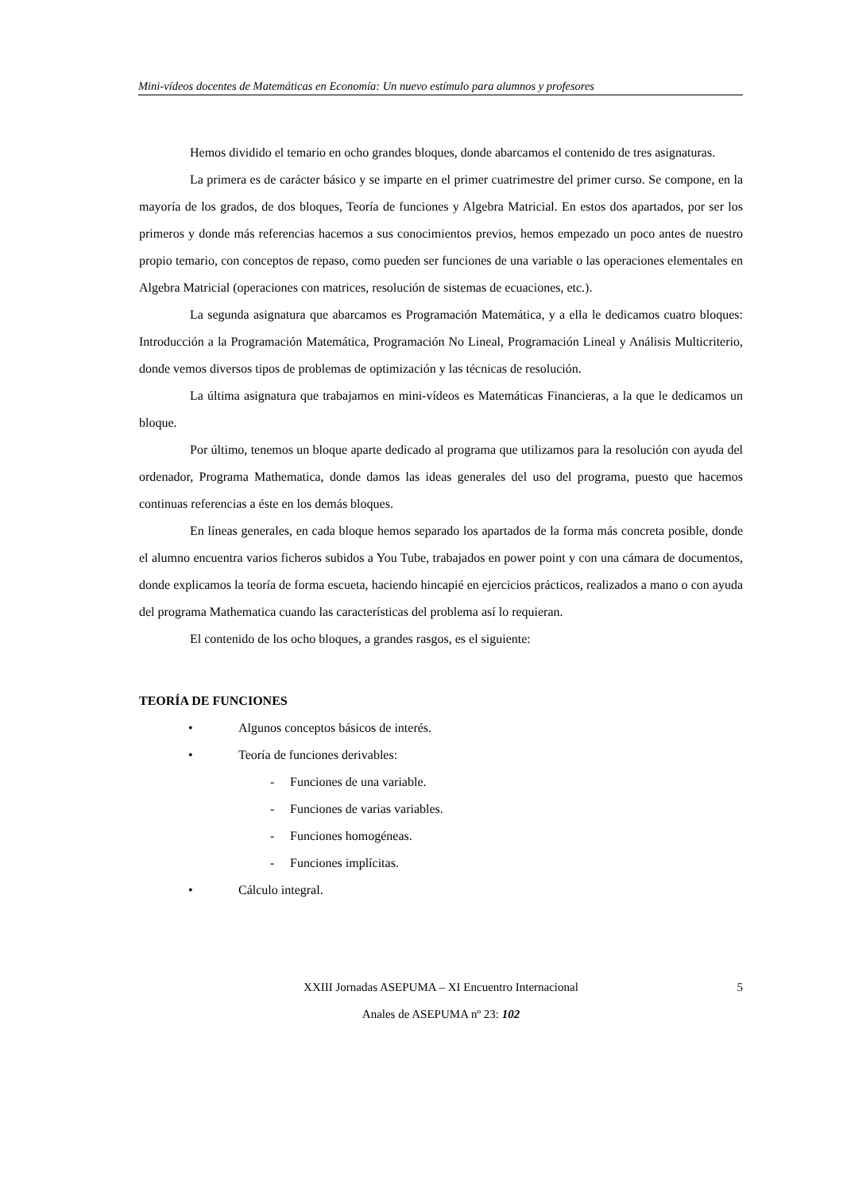Mini-vídeos docentes de Matemáticas en Economía: Un nuevo estímulo para alumnos y profesores
Hemos dividido el temario en ocho grandes bloques, donde abarcamos el contenido de tres asignaturas.
La primera es de carácter básico y se imparte en el primer cuatrimestre del primer curso. Se compone, en la mayoría de los grados, de dos bloques, Teoría de funciones y Algebra Matricial. En estos dos apartados, por ser los primeros y donde más referencias hacemos a sus conocimientos previos, hemos empezado un poco antes de nuestro propio temario, con conceptos de repaso, como pueden ser funciones de una variable o las operaciones elementales en Algebra Matricial (operaciones con matrices, resolución de sistemas de ecuaciones, etc.).
La segunda asignatura que abarcamos es Programación Matemática, y a ella le dedicamos cuatro bloques: Introducción a la Programación Matemática, Programación No Lineal, Programación Lineal y Análisis Multicriterio, donde vemos diversos tipos de problemas de optimización y las técnicas de resolución.
La última asignatura que trabajamos en mini-vídeos es Matemáticas Financieras, a la que le dedicamos un bloque.
Por último, tenemos un bloque aparte dedicado al programa que utilizamos para la resolución con ayuda del ordenador, Programa Mathematica, donde damos las ideas generales del uso del programa, puesto que hacemos continuas referencias a éste en los demás bloques.
En líneas generales, en cada bloque hemos separado los apartados de la forma más concreta posible, donde el alumno encuentra varios ficheros subidos a You Tube, trabajados en power point y con una cámara de documentos, donde explicamos la teoría de forma escueta, haciendo hincapié en ejercicios prácticos, realizados a mano o con ayuda del programa Mathematica cuando las características del problema así lo requieran.
El contenido de los ocho bloques, a grandes rasgos, es el siguiente:
TEORÍA DE FUNCIONES
• Algunos conceptos básicos de interés.
• Teoría de funciones derivables:
- Funciones de una variable.
- Funciones de varias variables.
- Funciones homogéneas.
- Funciones implícitas.
• Cálculo integral.
XXIII Jornadas ASEPUMA – XI Encuentro Internacional 5
Anales de ASEPUMA nº 23: 102